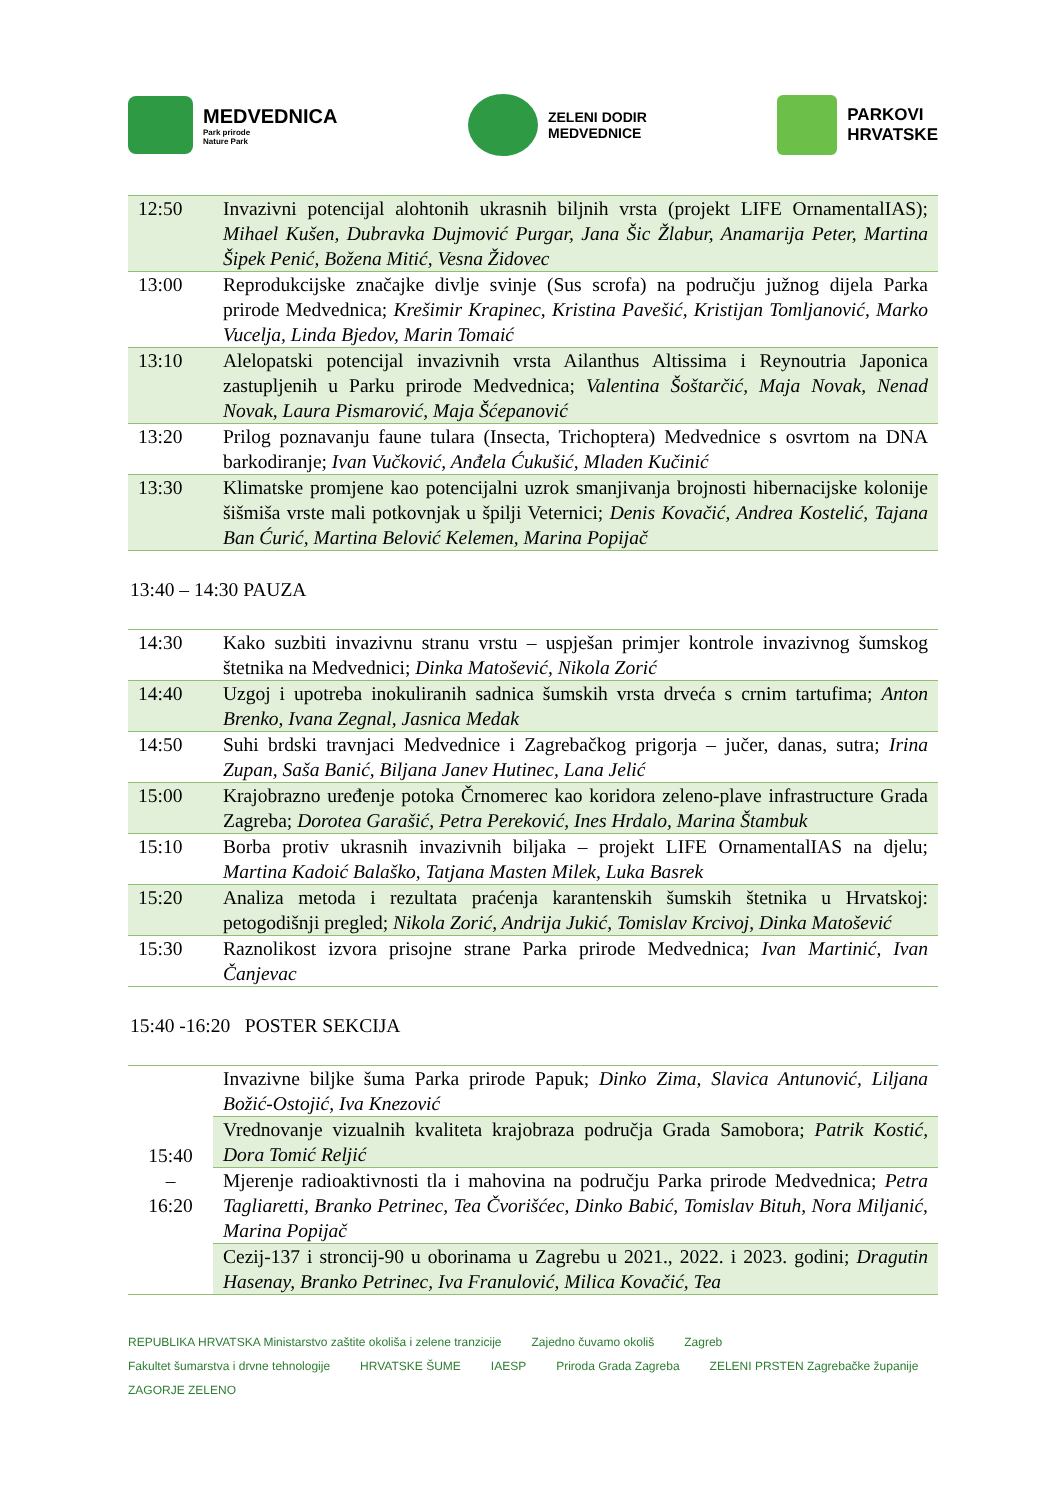MEDVEDNICA
Park prirode
Nature Park
ZELENI DODIR
MEDVEDNICE
PARKOVI
HRVATSKE
| 12:50 | Invazivni potencijal alohtonih ukrasnih biljnih vrsta (projekt LIFE OrnamentalIAS); Mihael Kušen, Dubravka Dujmović Purgar, Jana Šic Žlabur, Anamarija Peter, Martina Šipek Penić, Božena Mitić, Vesna Židovec |
| 13:00 | Reprodukcijske značajke divlje svinje (Sus scrofa) na području južnog dijela Parka prirode Medvednica; Krešimir Krapinec, Kristina Pavešić, Kristijan Tomljanović, Marko Vucelja, Linda Bjedov, Marin Tomaić |
| 13:10 | Alelopatski potencijal invazivnih vrsta Ailanthus Altissima i Reynoutria Japonica zastupljenih u Parku prirode Medvednica; Valentina Šoštarčić, Maja Novak, Nenad Novak, Laura Pismarović, Maja Šćepanović |
| 13:20 | Prilog poznavanju faune tulara (Insecta, Trichoptera) Medvednice s osvrtom na DNA barkodiranje; Ivan Vučković, Anđela Ćukušić, Mladen Kučinić |
| 13:30 | Klimatske promjene kao potencijalni uzrok smanjivanja brojnosti hibernacijske kolonije šišmiša vrste mali potkovnjak u špilji Veternici; Denis Kovačić, Andrea Kostelić, Tajana Ban Ćurić, Martina Belović Kelemen, Marina Popijač |
13:40 – 14:30 PAUZA
| 14:30 | Kako suzbiti invazivnu stranu vrstu – uspješan primjer kontrole invazivnog šumskog štetnika na Medvednici; Dinka Matošević, Nikola Zorić |
| 14:40 | Uzgoj i upotreba inokuliranih sadnica šumskih vrsta drveća s crnim tartufima; Anton Brenko, Ivana Zegnal, Jasnica Medak |
| 14:50 | Suhi brdski travnjaci Medvednice i Zagrebačkog prigorja – jučer, danas, sutra; Irina Zupan, Saša Banić, Biljana Janev Hutinec, Lana Jelić |
| 15:00 | Krajobrazno uređenje potoka Črnomerec kao koridora zeleno-plave infrastructure Grada Zagreba; Dorotea Garašić, Petra Pereković, Ines Hrdalo, Marina Štambuk |
| 15:10 | Borba protiv ukrasnih invazivnih biljaka – projekt LIFE OrnamentalIAS na djelu; Martina Kadoić Balaško, Tatjana Masten Milek, Luka Basrek |
| 15:20 | Analiza metoda i rezultata praćenja karantenskih šumskih štetnika u Hrvatskoj: petogodišnji pregled; Nikola Zorić, Andrija Jukić, Tomislav Krcivoj, Dinka Matošević |
| 15:30 | Raznolikost izvora prisojne strane Parka prirode Medvednica; Ivan Martinić, Ivan Čanjevac |
15:40 -16:20 POSTER SEKCIJA
| 15:40 – 16:20 | Invazivne biljke šuma Parka prirode Papuk; Dinko Zima, Slavica Antunović, Liljana Božić-Ostojić, Iva Knezović |
| | Vrednovanje vizualnih kvaliteta krajobraza područja Grada Samobora; Patrik Kostić, Dora Tomić Reljić |
| | Mjerenje radioaktivnosti tla i mahovina na području Parka prirode Medvednica; Petra Tagliaretti, Branko Petrinec, Tea Čvorišćec, Dinko Babić, Tomislav Bituh, Nora Miljanić, Marina Popijač |
| | Cezij-137 i stroncij-90 u oborinama u Zagrebu u 2021., 2022. i 2023. godini; Dragutin Hasenay, Branko Petrinec, Iva Franulović, Milica Kovačić, Tea |
REPUBLIKA HRVATSKA Ministarstvo zaštite okoliša i zelene tranzicije Zajedno čuvamo okoliš Zagreb Fakultet šumarstva i drvne tehnologije HRVATSKE ŠUME IAESP Priroda Grada Zagreba ZELENI PRSTEN Zagrebačke županije ZAGORJE ZELENO